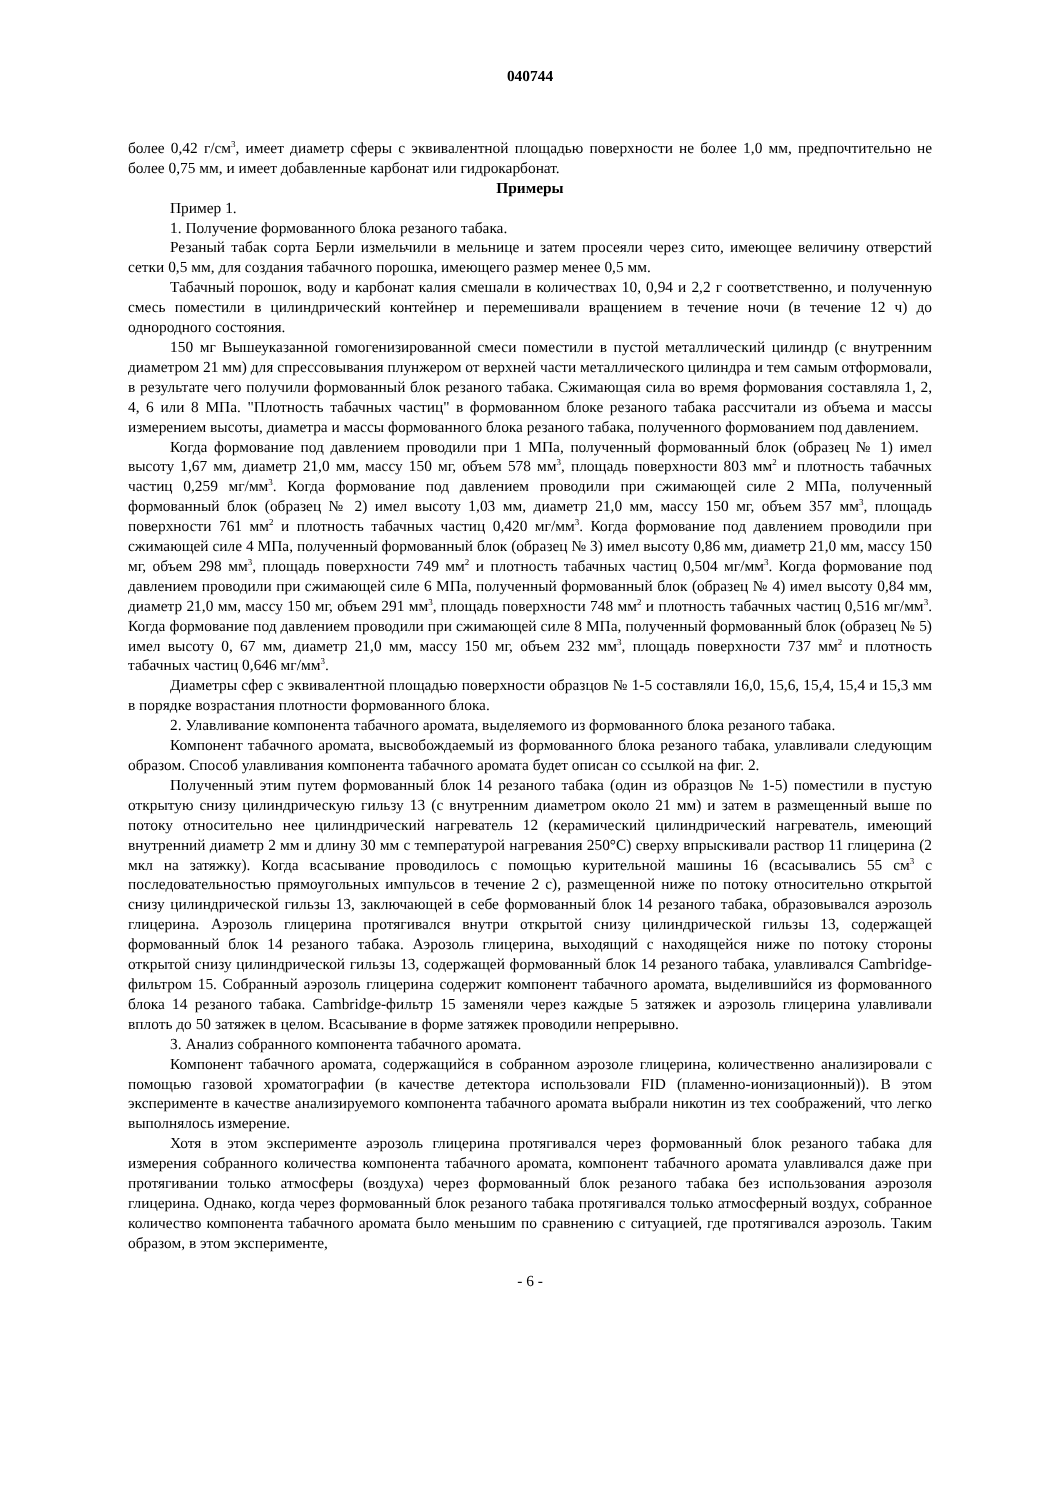040744
более 0,42 г/см<sup>3</sup>, имеет диаметр сферы с эквивалентной площадью поверхности не более 1,0 мм, предпочтительно не более 0,75 мм, и имеет добавленные карбонат или гидрокарбонат.
Примеры
Пример 1.
1. Получение формованного блока резаного табака.
Резаный табак сорта Берли измельчили в мельнице и затем просеяли через сито, имеющее величину отверстий сетки 0,5 мм, для создания табачного порошка, имеющего размер менее 0,5 мм.
Табачный порошок, воду и карбонат калия смешали в количествах 10, 0,94 и 2,2 г соответственно, и полученную смесь поместили в цилиндрический контейнер и перемешивали вращением в течение ночи (в течение 12 ч) до однородного состояния.
150 мг Вышеуказанной гомогенизированной смеси поместили в пустой металлический цилиндр (с внутренним диаметром 21 мм) для спрессовывания плунжером от верхней части металлического цилиндра и тем самым отформовали, в результате чего получили формованный блок резаного табака. Сжимающая сила во время формования составляла 1, 2, 4, 6 или 8 МПа. "Плотность табачных частиц" в формованном блоке резаного табака рассчитали из объема и массы измерением высоты, диаметра и массы формованного блока резаного табака, полученного формованием под давлением.
Когда формование под давлением проводили при 1 МПа, полученный формованный блок (образец № 1) имел высоту 1,67 мм, диаметр 21,0 мм, массу 150 мг, объем 578 мм<sup>3</sup>, площадь поверхности 803 мм<sup>2</sup> и плотность табачных частиц 0,259 мг/мм<sup>3</sup>. Когда формование под давлением проводили при сжимающей силе 2 МПа, полученный формованный блок (образец № 2) имел высоту 1,03 мм, диаметр 21,0 мм, массу 150 мг, объем 357 мм<sup>3</sup>, площадь поверхности 761 мм<sup>2</sup> и плотность табачных частиц 0,420 мг/мм<sup>3</sup>. Когда формование под давлением проводили при сжимающей силе 4 МПа, полученный формованный блок (образец № 3) имел высоту 0,86 мм, диаметр 21,0 мм, массу 150 мг, объем 298 мм<sup>3</sup>, площадь поверхности 749 мм<sup>2</sup> и плотность табачных частиц 0,504 мг/мм<sup>3</sup>. Когда формование под давлением проводили при сжимающей силе 6 МПа, полученный формованный блок (образец № 4) имел высоту 0,84 мм, диаметр 21,0 мм, массу 150 мг, объем 291 мм<sup>3</sup>, площадь поверхности 748 мм<sup>2</sup> и плотность табачных частиц 0,516 мг/мм<sup>3</sup>. Когда формование под давлением проводили при сжимающей силе 8 МПа, полученный формованный блок (образец № 5) имел высоту 0, 67 мм, диаметр 21,0 мм, массу 150 мг, объем 232 мм<sup>3</sup>, площадь поверхности 737 мм<sup>2</sup> и плотность табачных частиц 0,646 мг/мм<sup>3</sup>.
Диаметры сфер с эквивалентной площадью поверхности образцов № 1-5 составляли 16,0, 15,6, 15,4, 15,4 и 15,3 мм в порядке возрастания плотности формованного блока.
2. Улавливание компонента табачного аромата, выделяемого из формованного блока резаного табака.
Компонент табачного аромата, высвобождаемый из формованного блока резаного табака, улавливали следующим образом. Способ улавливания компонента табачного аромата будет описан со ссылкой на фиг. 2.
Полученный этим путем формованный блок 14 резаного табака (один из образцов № 1-5) поместили в пустую открытую снизу цилиндрическую гильзу 13 (с внутренним диаметром около 21 мм) и затем в размещенный выше по потоку относительно нее цилиндрический нагреватель 12 (керамический цилиндрический нагреватель, имеющий внутренний диаметр 2 мм и длину 30 мм с температурой нагревания 250°С) сверху впрыскивали раствор 11 глицерина (2 мкл на затяжку). Когда всасывание проводилось с помощью курительной машины 16 (всасывались 55 см<sup>3</sup> с последовательностью прямоугольных импульсов в течение 2 с), размещенной ниже по потоку относительно открытой снизу цилиндрической гильзы 13, заключающей в себе формованный блок 14 резаного табака, образовывался аэрозоль глицерина. Аэрозоль глицерина протягивался внутри открытой снизу цилиндрической гильзы 13, содержащей формованный блок 14 резаного табака. Аэрозоль глицерина, выходящий с находящейся ниже по потоку стороны открытой снизу цилиндрической гильзы 13, содержащей формованный блок 14 резаного табака, улавливался Cambridge-фильтром 15. Собранный аэрозоль глицерина содержит компонент табачного аромата, выделившийся из формованного блока 14 резаного табака. Cambridge-фильтр 15 заменяли через каждые 5 затяжек и аэрозоль глицерина улавливали вплоть до 50 затяжек в целом. Всасывание в форме затяжек проводили непрерывно.
3. Анализ собранного компонента табачного аромата.
Компонент табачного аромата, содержащийся в собранном аэрозоле глицерина, количественно анализировали с помощью газовой хроматографии (в качестве детектора использовали FID (пламенно-ионизационный)). В этом эксперименте в качестве анализируемого компонента табачного аромата выбрали никотин из тех соображений, что легко выполнялось измерение.
Хотя в этом эксперименте аэрозоль глицерина протягивался через формованный блок резаного табака для измерения собранного количества компонента табачного аромата, компонент табачного аромата улавливался даже при протягивании только атмосферы (воздуха) через формованный блок резаного табака без использования аэрозоля глицерина. Однако, когда через формованный блок резаного табака протягивался только атмосферный воздух, собранное количество компонента табачного аромата было меньшим по сравнению с ситуацией, где протягивался аэрозоль. Таким образом, в этом эксперименте,
- 6 -